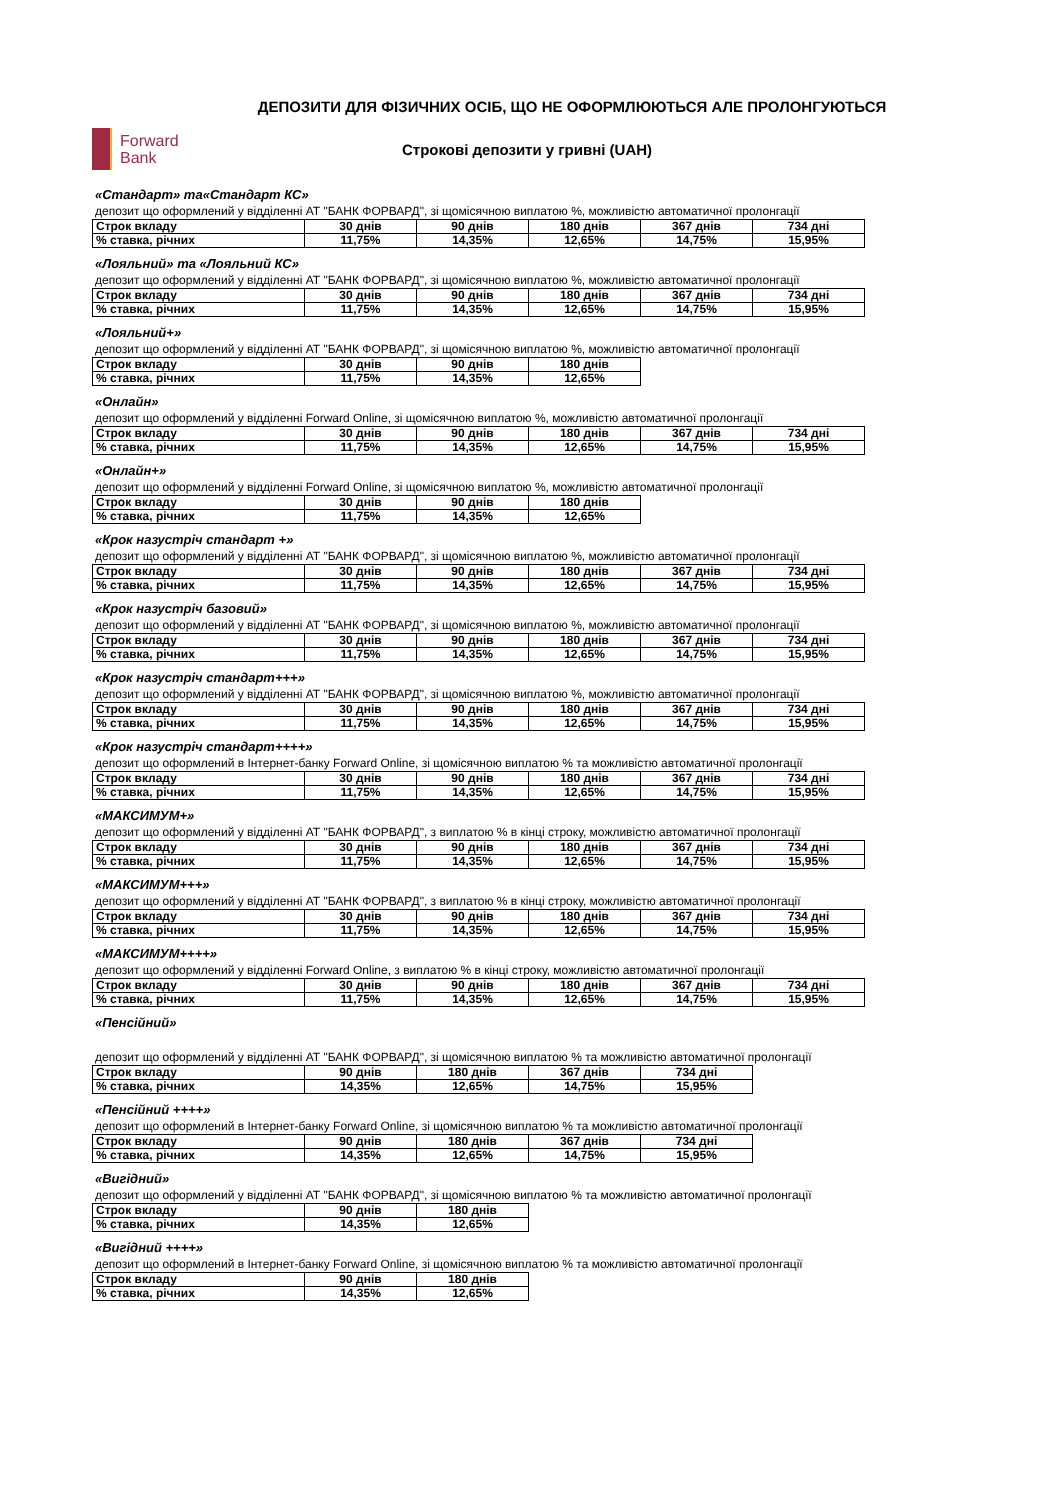ДЕПОЗИТИ ДЛЯ ФІЗИЧНИХ ОСІБ, ЩО НЕ ОФОРМЛЮЮТЬСЯ АЛЕ ПРОЛОНГУЮТЬСЯ
Forward
Bank
Строкові депозити у гривні (UAH)
«Стандарт» та«Стандарт КС»
депозит що оформлений у відділенні АТ "БАНК ФОРВАРД", зі щомісячною виплатою %, можливістю автоматичної пролонгації
| Строк вкладу | 30 днів | 90 днів | 180 днів | 367 днів | 734 дні |
| % ставка, річних | 11,75% | 14,35% | 12,65% | 14,75% | 15,95% |
«Лояльний» та «Лояльний КС»
депозит що оформлений у відділенні АТ "БАНК ФОРВАРД", зі щомісячною виплатою %, можливістю автоматичної пролонгації
| Строк вкладу | 30 днів | 90 днів | 180 днів | 367 днів | 734 дні |
| % ставка, річних | 11,75% | 14,35% | 12,65% | 14,75% | 15,95% |
«Лояльний+»
депозит що оформлений у відділенні АТ "БАНК ФОРВАРД", зі щомісячною виплатою %, можливістю автоматичної пролонгації
| Строк вкладу | 30 днів | 90 днів | 180 днів |
| % ставка, річних | 11,75% | 14,35% | 12,65% |
«Онлайн»
депозит що оформлений у відділенні Forward Online, зі щомісячною виплатою %, можливістю автоматичної пролонгації
| Строк вкладу | 30 днів | 90 днів | 180 днів | 367 днів | 734 дні |
| % ставка, річних | 11,75% | 14,35% | 12,65% | 14,75% | 15,95% |
«Онлайн+»
депозит що оформлений у відділенні Forward Online, зі щомісячною виплатою %, можливістю автоматичної пролонгації
| Строк вкладу | 30 днів | 90 днів | 180 днів |
| % ставка, річних | 11,75% | 14,35% | 12,65% |
«Крок назустріч стандарт +»
депозит що оформлений у відділенні АТ "БАНК ФОРВАРД", зі щомісячною виплатою %, можливістю автоматичної пролонгації
| Строк вкладу | 30 днів | 90 днів | 180 днів | 367 днів | 734 дні |
| % ставка, річних | 11,75% | 14,35% | 12,65% | 14,75% | 15,95% |
«Крок назустріч базовий»
депозит що оформлений у відділенні АТ "БАНК ФОРВАРД", зі щомісячною виплатою %, можливістю автоматичної пролонгації
| Строк вкладу | 30 днів | 90 днів | 180 днів | 367 днів | 734 дні |
| % ставка, річних | 11,75% | 14,35% | 12,65% | 14,75% | 15,95% |
«Крок назустріч стандарт+++»
депозит що оформлений у відділенні АТ "БАНК ФОРВАРД", зі щомісячною виплатою %, можливістю автоматичної пролонгації
| Строк вкладу | 30 днів | 90 днів | 180 днів | 367 днів | 734 дні |
| % ставка, річних | 11,75% | 14,35% | 12,65% | 14,75% | 15,95% |
«Крок назустріч стандарт++++»
депозит що оформлений в Інтернет-банку Forward Online, зі щомісячною виплатою % та можливістю автоматичної пролонгації
| Строк вкладу | 30 днів | 90 днів | 180 днів | 367 днів | 734 дні |
| % ставка, річних | 11,75% | 14,35% | 12,65% | 14,75% | 15,95% |
«МАКСИМУМ+»
депозит що оформлений у відділенні АТ "БАНК ФОРВАРД", з виплатою % в кінці строку, можливістю автоматичної пролонгації
| Строк вкладу | 30 днів | 90 днів | 180 днів | 367 днів | 734 дні |
| % ставка, річних | 11,75% | 14,35% | 12,65% | 14,75% | 15,95% |
«МАКСИМУМ+++»
депозит що оформлений у відділенні АТ "БАНК ФОРВАРД", з виплатою % в кінці строку, можливістю автоматичної пролонгації
| Строк вкладу | 30 днів | 90 днів | 180 днів | 367 днів | 734 дні |
| % ставка, річних | 11,75% | 14,35% | 12,65% | 14,75% | 15,95% |
«МАКСИМУМ++++»
депозит що оформлений у відділенні Forward Online, з виплатою % в кінці строку, можливістю автоматичної пролонгації
| Строк вкладу | 30 днів | 90 днів | 180 днів | 367 днів | 734 дні |
| % ставка, річних | 11,75% | 14,35% | 12,65% | 14,75% | 15,95% |
«Пенсійний»
депозит що оформлений у відділенні АТ "БАНК ФОРВАРД", зі щомісячною виплатою % та можливістю автоматичної пролонгації
| Строк вкладу | 90 днів | 180 днів | 367 днів | 734 дні |
| % ставка, річних | 14,35% | 12,65% | 14,75% | 15,95% |
«Пенсійний ++++»
депозит що оформлений в Інтернет-банку Forward Online, зі щомісячною виплатою % та можливістю автоматичної пролонгації
| Строк вкладу | 90 днів | 180 днів | 367 днів | 734 дні |
| % ставка, річних | 14,35% | 12,65% | 14,75% | 15,95% |
«Вигідний»
депозит що оформлений у відділенні АТ "БАНК ФОРВАРД", зі щомісячною виплатою % та можливістю автоматичної пролонгації
| Строк вкладу | 90 днів | 180 днів |
| % ставка, річних | 14,35% | 12,65% |
«Вигідний ++++»
депозит що оформлений в Інтернет-банку Forward Online, зі щомісячною виплатою % та можливістю автоматичної пролонгації
| Строк вкладу | 90 днів | 180 днів |
| % ставка, річних | 14,35% | 12,65% |